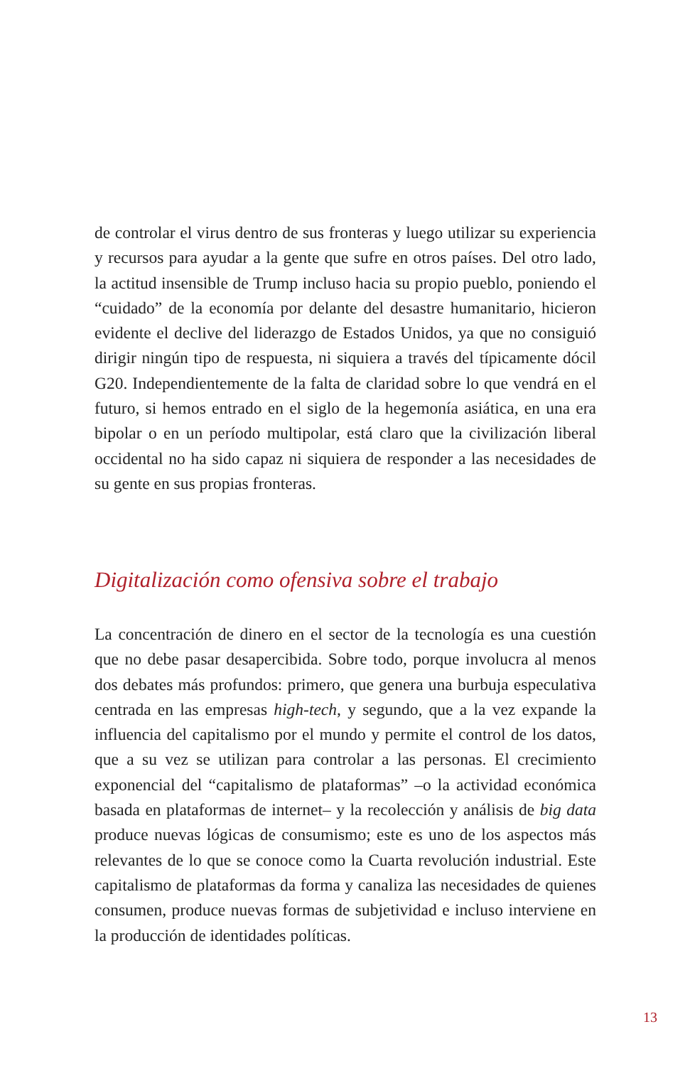de controlar el virus dentro de sus fronteras y luego utilizar su experiencia y recursos para ayudar a la gente que sufre en otros países. Del otro lado, la actitud insensible de Trump incluso hacia su propio pueblo, poniendo el “cuidado” de la economía por delante del desastre humanitario, hicieron evidente el declive del liderazgo de Estados Unidos, ya que no consiguió dirigir ningún tipo de respuesta, ni siquiera a través del típicamente dócil G20. Independientemente de la falta de claridad sobre lo que vendrá en el futuro, si hemos entrado en el siglo de la hegemonía asiática, en una era bipolar o en un período multipolar, está claro que la civilización liberal occidental no ha sido capaz ni siquiera de responder a las necesidades de su gente en sus propias fronteras.
Digitalización como ofensiva sobre el trabajo
La concentración de dinero en el sector de la tecnología es una cuestión que no debe pasar desapercibida. Sobre todo, porque involucra al menos dos debates más profundos: primero, que genera una burbuja especulativa centrada en las empresas high-tech, y segundo, que a la vez expande la influencia del capitalismo por el mundo y permite el control de los datos, que a su vez se utilizan para controlar a las personas. El crecimiento exponencial del “capitalismo de plataformas” –o la actividad económica basada en plataformas de internet– y la recolección y análisis de big data produce nuevas lógicas de consumismo; este es uno de los aspectos más relevantes de lo que se conoce como la Cuarta revolución industrial. Este capitalismo de plataformas da forma y canaliza las necesidades de quienes consumen, produce nuevas formas de subjetividad e incluso interviene en la producción de identidades políticas.
13